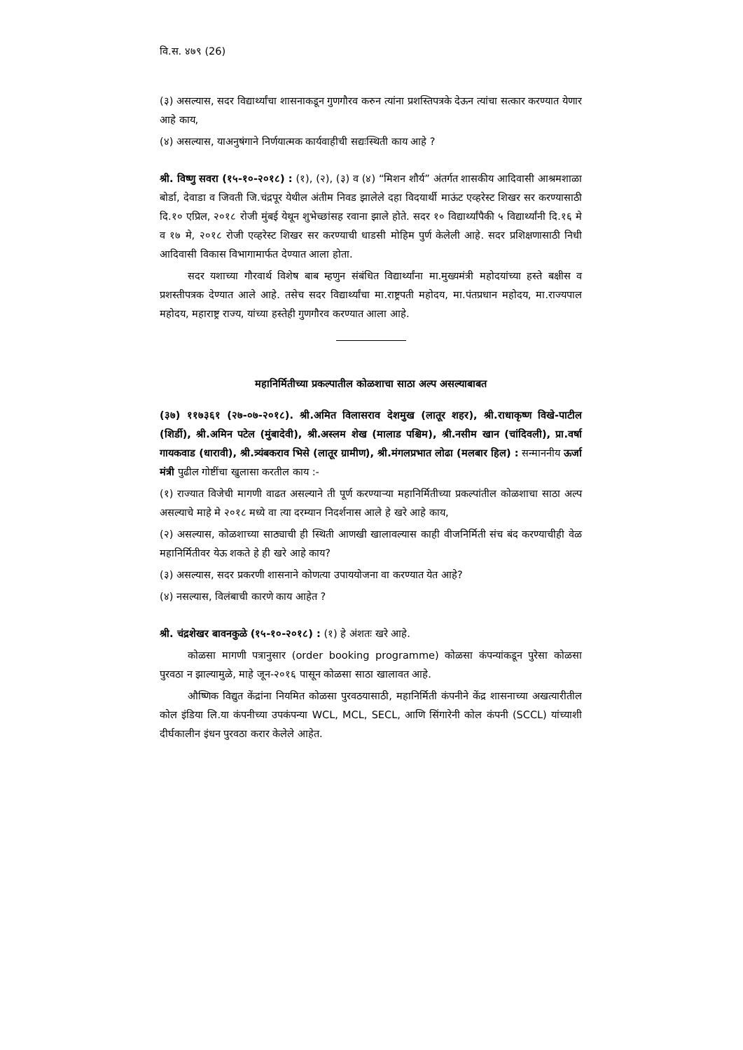वि.स. ४७९ (26)
(३) असल्यास, सदर विद्यार्थ्यांचा शासनाकडून गुणगौरव करुन त्यांना प्रशस्तिपत्रके देऊन त्यांचा सत्कार करण्यात येणार आहे काय,
(४) असल्यास, याअनुषंगाने निर्णयात्मक कार्यवाहीची सद्यःस्थिती काय आहे ?
श्री. विष्णु सवरा (१५-१०-२०१८) : (१), (२), (३) व (४) “मिशन शौर्य” अंतर्गत शासकीय आदिवासी आश्रमशाळा बोर्डा, देवाडा व जिवती जि.चंद्रपूर येथील अंतीम निवड झालेले दहा विदयार्थी माऊंट एव्हरेस्ट शिखर सर करण्यासाठी दि.१० एप्रिल, २०१८ रोजी मुंबई येथून शुभेच्छांसह रवाना झाले होते. सदर १० विद्यार्थ्यांपैकी ५ विद्यार्थ्यांनी दि.१६ मे व १७ मे, २०१८ रोजी एव्हरेस्ट शिखर सर करण्याची धाडसी मोहिम पुर्ण केलेली आहे. सदर प्रशिक्षणासाठी निधी आदिवासी विकास विभागामार्फत देण्यात आला होता.
सदर यशाच्या गौरवार्थ विशेष बाब म्हणुन संबंधित विद्यार्थ्यांना मा.मुख्यमंत्री महोदयांच्या हस्ते बक्षीस व प्रशस्तीपत्रक देण्यात आले आहे. तसेच सदर विद्यार्थ्यांचा मा.राष्ट्रपती महोदय, मा.पंतप्रधान महोदय, मा.राज्यपाल महोदय, महाराष्ट्र राज्य, यांच्या हस्तेही गुणगौरव करण्यात आला आहे.
महानिर्मितीच्या प्रकल्पातील कोळशाचा साठा अल्प असल्याबाबत
(३७) ११७३६१ (२७-०७-२०१८). श्री.अमित विलासराव देशमुख (लातूर शहर), श्री.राधाकृष्ण विखे-पाटील (शिर्डी), श्री.अमिन पटेल (मुंबादेवी), श्री.अस्लम शेख (मालाड पश्चिम), श्री.नसीम खान (चांदिवली), प्रा.वर्षा गायकवाड (धारावी), श्री.त्र्यंबकराव भिसे (लातूर ग्रामीण), श्री.मंगलप्रभात लोढा (मलबार हिल) : सन्माननीय ऊर्जा मंत्री पुढील गोष्टींचा खुलासा करतील काय :-
(१) राज्यात विजेची मागणी वाढत असल्याने ती पूर्ण करण्याऱ्या महानिर्मितीच्या प्रकल्पांतील कोळशाचा साठा अल्प असल्याचे माहे मे २०१८ मध्ये वा त्या दरम्यान निदर्शनास आले हे खरे आहे काय,
(२) असल्यास, कोळशाच्या साठ्याची ही स्थिती आणखी खालावल्यास काही वीजनिर्मिती संच बंद करण्याचीही वेळ महानिर्मितीवर येऊ शकते हे ही खरे आहे काय?
(३) असल्यास, सदर प्रकरणी शासनाने कोणत्या उपाययोजना वा करण्यात येत आहे?
(४) नसल्यास, विलंबाची कारणे काय आहेत ?
श्री. चंद्रशेखर बावनकुळे (१५-१०-२०१८) : (१) हे अंशतः खरे आहे.
कोळसा मागणी पत्रानुसार (order booking programme) कोळसा कंपन्यांकडून पुरेसा कोळसा पुरवठा न झाल्यामुळे, माहे जून-२०१६ पासून कोळसा साठा खालावत आहे.
औष्णिक विद्युत केंद्रांना नियमित कोळसा पुरवठयासाठी, महानिर्मिती कंपनीने केंद्र शासनाच्या अखत्यारीतील कोल इंडिया लि.या कंपनीच्या उपकंपन्या WCL, MCL, SECL, आणि सिंगारेनी कोल कंपनी (SCCL) यांच्याशी दीर्घकालीन इंधन पुरवठा करार केलेले आहेत.